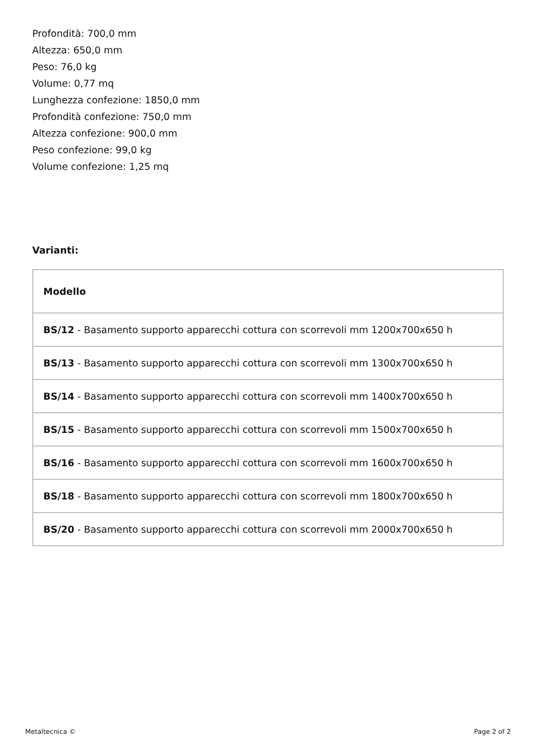Profondità: 700,0 mm
Altezza: 650,0 mm
Peso: 76,0 kg
Volume: 0,77 mq
Lunghezza confezione: 1850,0 mm
Profondità confezione: 750,0 mm
Altezza confezione: 900,0 mm
Peso confezione: 99,0 kg
Volume confezione: 1,25 mq
Varianti:
| Modello |
| --- |
| BS/12 - Basamento supporto apparecchi cottura con scorrevoli mm 1200x700x650 h |
| BS/13 - Basamento supporto apparecchi cottura con scorrevoli mm 1300x700x650 h |
| BS/14 - Basamento supporto apparecchi cottura con scorrevoli mm 1400x700x650 h |
| BS/15 - Basamento supporto apparecchi cottura con scorrevoli mm 1500x700x650 h |
| BS/16 - Basamento supporto apparecchi cottura con scorrevoli mm 1600x700x650 h |
| BS/18 - Basamento supporto apparecchi cottura con scorrevoli mm 1800x700x650 h |
| BS/20 - Basamento supporto apparecchi cottura con scorrevoli mm 2000x700x650 h |
Metaltecnica © Page 2 of 2